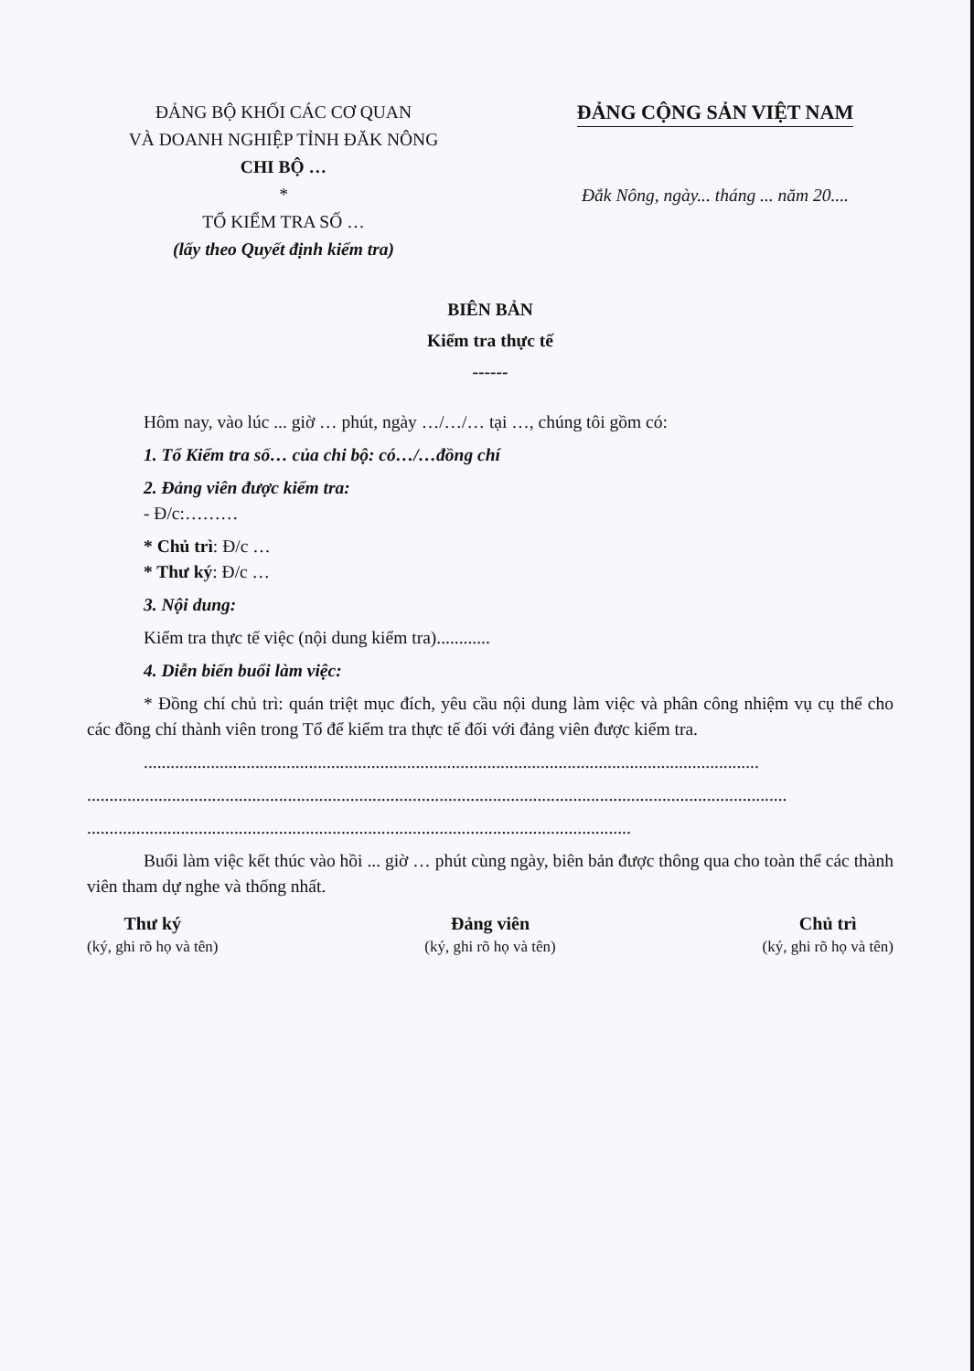ĐẢNG BỘ KHỐI CÁC CƠ QUAN
VÀ DOANH NGHIỆP TỈNH ĐĂK NÔNG
CHI BỘ …
*
TỔ KIỂM TRA SỐ …
(lấy theo Quyết định kiểm tra)
ĐẢNG CỘNG SẢN VIỆT NAM
Đắk Nông, ngày... tháng ... năm 20....
BIÊN BẢN
Kiểm tra thực tế
------
Hôm nay, vào lúc ... giờ … phút, ngày …/…/… tại …, chúng tôi gồm có:
1. Tổ Kiểm tra số… của chi bộ: có…/…đồng chí
2. Đảng viên được kiểm tra:
- Đ/c:………
* Chủ trì: Đ/c …
* Thư ký: Đ/c …
3. Nội dung:
Kiểm tra thực tế việc (nội dung kiểm tra)............
4. Diễn biến buổi làm việc:
* Đồng chí chủ trì: quán triệt mục đích, yêu cầu nội dung làm việc và phân công nhiệm vụ cụ thể cho các đồng chí thành viên trong Tổ để kiểm tra thực tế đối với đảng viên được kiểm tra.
..........................................................................................................................................
.............................................................................................................................................................
..........................................................................................................................
Buổi làm việc kết thúc vào hồi ... giờ … phút cùng ngày, biên bản được thông qua cho toàn thể các thành viên tham dự nghe và thống nhất.
Thư ký
(ký, ghi rõ họ và tên)
Đảng viên
(ký, ghi rõ họ và tên)
Chủ trì
(ký, ghi rõ họ và tên)